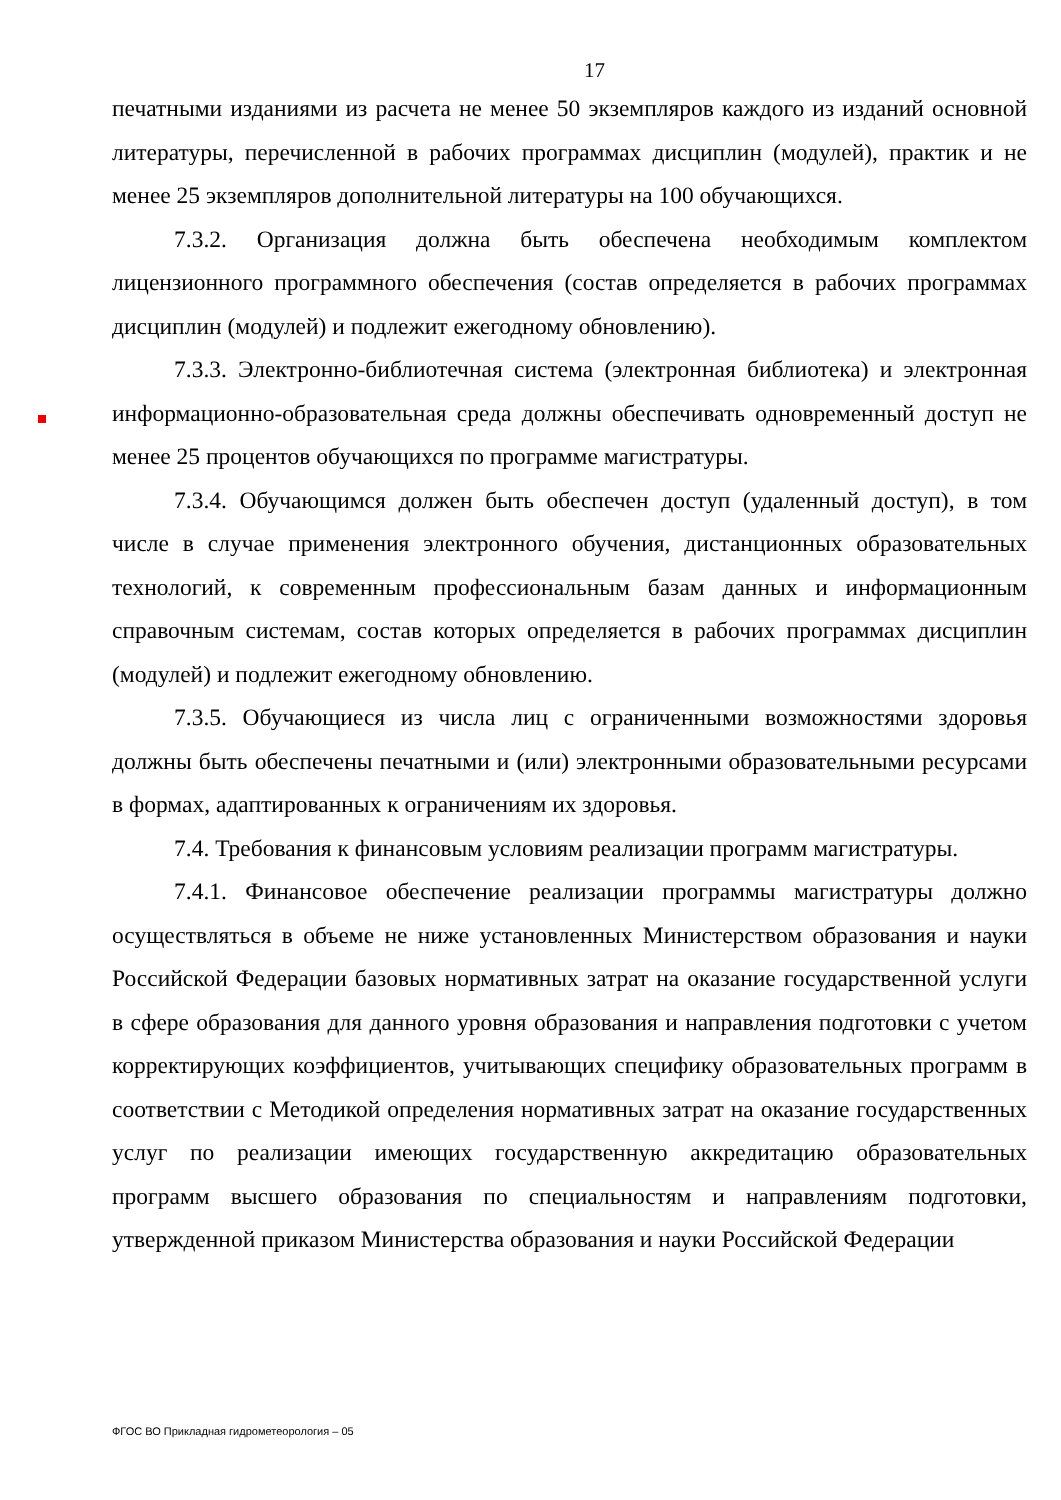17
печатными изданиями из расчета не менее 50 экземпляров каждого из изданий основной литературы, перечисленной в рабочих программах дисциплин (модулей), практик и не менее 25 экземпляров дополнительной литературы на 100 обучающихся.
7.3.2. Организация должна быть обеспечена необходимым комплектом лицензионного программного обеспечения (состав определяется в рабочих программах дисциплин (модулей) и подлежит ежегодному обновлению).
7.3.3. Электронно-библиотечная система (электронная библиотека) и электронная информационно-образовательная среда должны обеспечивать одновременный доступ не менее 25 процентов обучающихся по программе магистратуры.
7.3.4. Обучающимся должен быть обеспечен доступ (удаленный доступ), в том числе в случае применения электронного обучения, дистанционных образовательных технологий, к современным профессиональным базам данных и информационным справочным системам, состав которых определяется в рабочих программах дисциплин (модулей) и подлежит ежегодному обновлению.
7.3.5. Обучающиеся из числа лиц с ограниченными возможностями здоровья должны быть обеспечены печатными и (или) электронными образовательными ресурсами в формах, адаптированных к ограничениям их здоровья.
7.4. Требования к финансовым условиям реализации программ магистратуры.
7.4.1. Финансовое обеспечение реализации программы магистратуры должно осуществляться в объеме не ниже установленных Министерством образования и науки Российской Федерации базовых нормативных затрат на оказание государственной услуги в сфере образования для данного уровня образования и направления подготовки с учетом корректирующих коэффициентов, учитывающих специфику образовательных программ в соответствии с Методикой определения нормативных затрат на оказание государственных услуг по реализации имеющих государственную аккредитацию образовательных программ высшего образования по специальностям и направлениям подготовки, утвержденной приказом Министерства образования и науки Российской Федерации
ФГОС ВО Прикладная гидрометеорология – 05